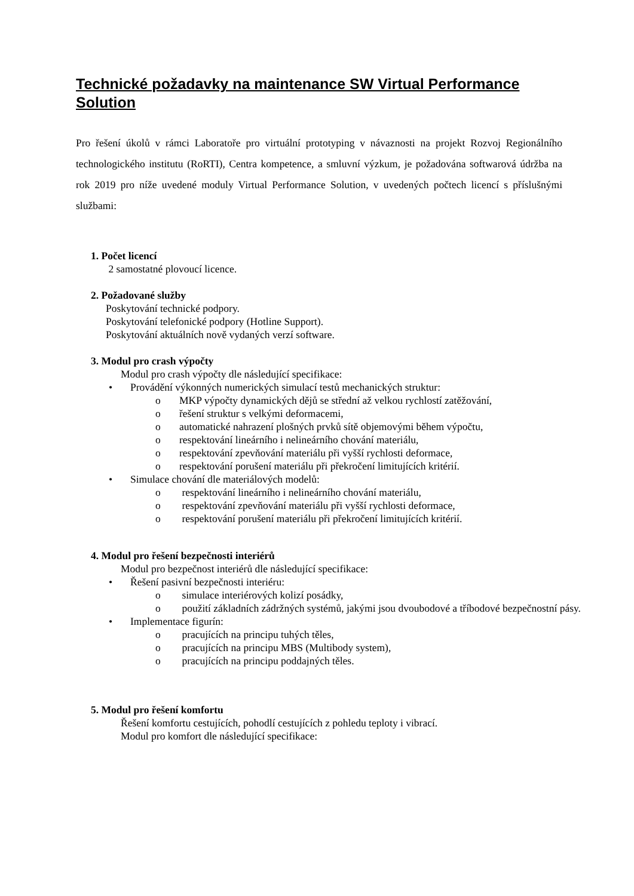Technické požadavky na maintenance SW Virtual Performance Solution
Pro řešení úkolů v rámci Laboratoře pro virtuální prototyping v návaznosti na projekt Rozvoj Regionálního technologického institutu (RoRTI), Centra kompetence, a smluvní výzkum, je požadována softwarová údržba na rok 2019 pro níže uvedené moduly Virtual Performance Solution, v uvedených počtech licencí s příslušnými službami:
1. Počet licencí
2 samostatné plovoucí licence.
2. Požadované služby
Poskytování technické podpory.
Poskytování telefonické podpory (Hotline Support).
Poskytování aktuálních nově vydaných verzí software.
3. Modul pro crash výpočty
Modul pro crash výpočty dle následující specifikace:
• Provádění výkonných numerických simulací testů mechanických struktur:
o MKP výpočty dynamických dějů se střední až velkou rychlostí zatěžování,
o řešení struktur s velkými deformacemi,
o automatické nahrazení plošných prvků sítě objemovými během výpočtu,
o respektování lineárního i nelineárního chování materiálu,
o respektování zpevňování materiálu při vyšší rychlosti deformace,
o respektování porušení materiálu při překročení limitujících kritérií.
• Simulace chování dle materiálových modelů:
o respektování lineárního i nelineárního chování materiálu,
o respektování zpevňování materiálu při vyšší rychlosti deformace,
o respektování porušení materiálu při překročení limitujících kritérií.
4. Modul pro řešení bezpečnosti interiérů
Modul pro bezpečnost interiérů dle následující specifikace:
• Řešení pasivní bezpečnosti interiéru:
o simulace interiérových kolizí posádky,
o použití základních zádržných systémů, jakými jsou dvoubodové a tříbodové bezpečnostní pásy.
• Implementace figurín:
o pracujících na principu tuhých těles,
o pracujících na principu MBS (Multibody system),
o pracujících na principu poddajných těles.
5. Modul pro řešení komfortu
Řešení komfortu cestujících, pohodlí cestujících z pohledu teploty i vibrací.
Modul pro komfort dle následující specifikace: